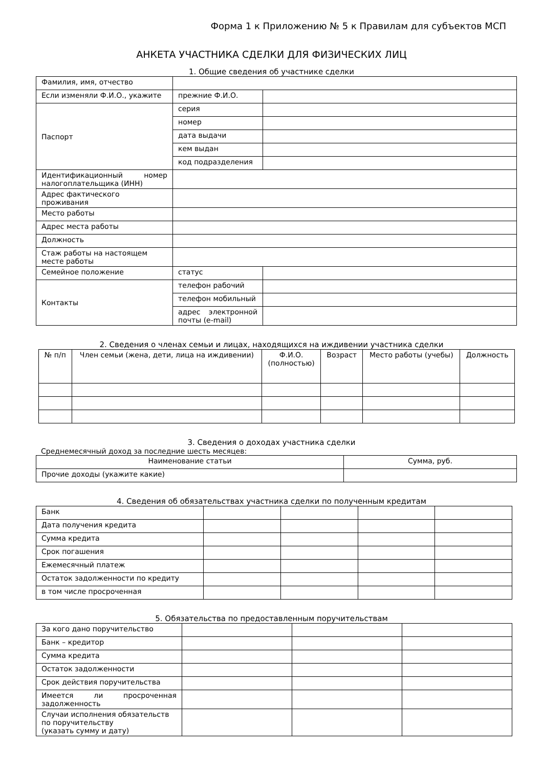Форма 1 к Приложению № 5 к Правилам для субъектов МСП
АНКЕТА УЧАСТНИКА СДЕЛКИ ДЛЯ ФИЗИЧЕСКИХ ЛИЦ
1. Общие сведения об участнике сделки
| Фамилия, имя, отчество | | |
| Если изменяли Ф.И.О., укажите | прежние Ф.И.О. | |
| Паспорт | серия | |
| | номер | |
| | дата выдачи | |
| | кем выдан | |
| | код подразделения | |
| Идентификационный номер налогоплательщика (ИНН) | | |
| Адрес фактического проживания | | |
| Место работы | | |
| Адрес места работы | | |
| Должность | | |
| Стаж работы на настоящем месте работы | | |
| Семейное положение | статус | |
| Контакты | телефон рабочий | |
| | телефон мобильный | |
| | адрес электронной почты (e-mail) | |
2. Сведения о членах семьи и лицах, находящихся на иждивении участника сделки
| № п/п | Член семьи (жена, дети, лица на иждивении) | Ф.И.О. (полностью) | Возраст | Место работы (учебы) | Должность |
| --- | --- | --- | --- | --- | --- |
3. Сведения о доходах участника сделки
Среднемесячный доход за последние шесть месяцев:
| Наименование статьи | Сумма, руб. |
| --- | --- |
| Прочие доходы (укажите какие) | |
4. Сведения об обязательствах участника сделки по полученным кредитам
| Банк | | | | |
| Дата получения кредита | | | | |
| Сумма кредита | | | | |
| Срок погашения | | | | |
| Ежемесячный платеж | | | | |
| Остаток задолженности по кредиту | | | | |
| в том числе просроченная | | | | |
5. Обязательства по предоставленным поручительствам
| За кого дано поручительство | | | |
| Банк – кредитор | | | |
| Сумма кредита | | | |
| Остаток задолженности | | | |
| Срок действия поручительства | | | |
| Имеется ли просроченная задолженность | | | |
| Случаи исполнения обязательств по поручительству (указать сумму и дату) | | | |